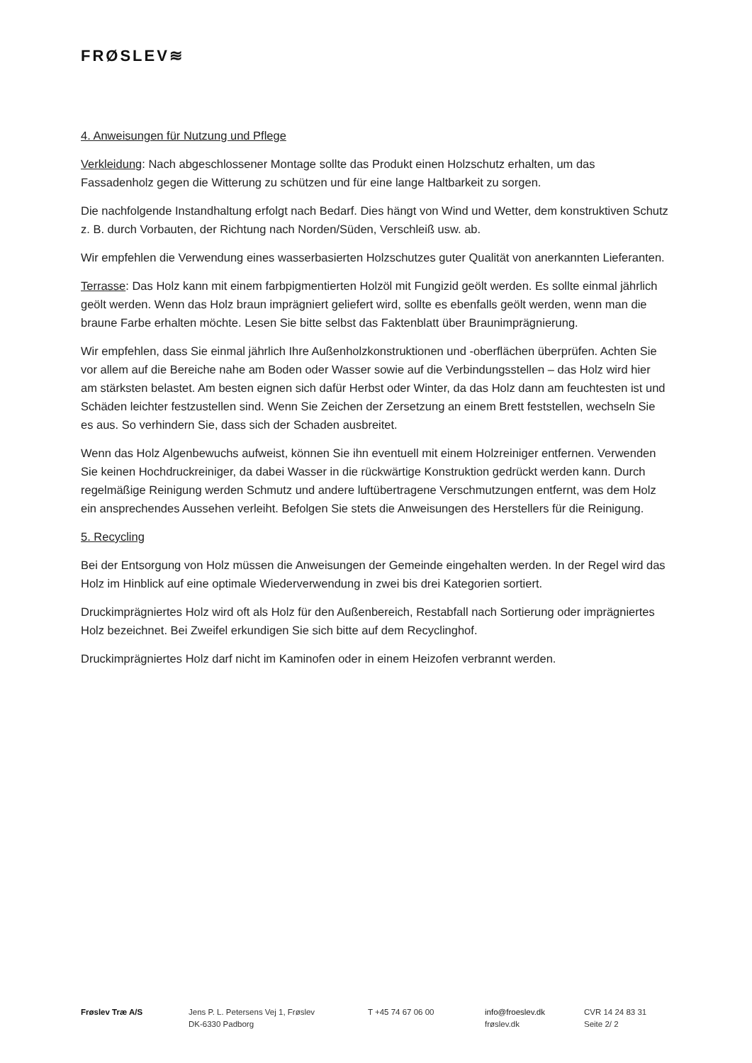FRØSLEV≋
4. Anweisungen für Nutzung und Pflege
Verkleidung: Nach abgeschlossener Montage sollte das Produkt einen Holzschutz erhalten, um das Fassadenholz gegen die Witterung zu schützen und für eine lange Haltbarkeit zu sorgen.
Die nachfolgende Instandhaltung erfolgt nach Bedarf. Dies hängt von Wind und Wetter, dem konstruktiven Schutz z. B. durch Vorbauten, der Richtung nach Norden/Süden, Verschleiß usw. ab.
Wir empfehlen die Verwendung eines wasserbasierten Holzschutzes guter Qualität von anerkannten Lieferanten.
Terrasse: Das Holz kann mit einem farbpigmentierten Holzöl mit Fungizid geölt werden. Es sollte einmal jährlich geölt werden. Wenn das Holz braun imprägniert geliefert wird, sollte es ebenfalls geölt werden, wenn man die braune Farbe erhalten möchte. Lesen Sie bitte selbst das Faktenblatt über Braunimprägnierung.
Wir empfehlen, dass Sie einmal jährlich Ihre Außenholzkonstruktionen und -oberflächen überprüfen. Achten Sie vor allem auf die Bereiche nahe am Boden oder Wasser sowie auf die Verbindungsstellen – das Holz wird hier am stärksten belastet. Am besten eignen sich dafür Herbst oder Winter, da das Holz dann am feuchtesten ist und Schäden leichter festzustellen sind. Wenn Sie Zeichen der Zersetzung an einem Brett feststellen, wechseln Sie es aus. So verhindern Sie, dass sich der Schaden ausbreitet.
Wenn das Holz Algenbewuchs aufweist, können Sie ihn eventuell mit einem Holzreiniger entfernen. Verwenden Sie keinen Hochdruckreiniger, da dabei Wasser in die rückwärtige Konstruktion gedrückt werden kann. Durch regelmäßige Reinigung werden Schmutz und andere luftübertragene Verschmutzungen entfernt, was dem Holz ein ansprechendes Aussehen verleiht. Befolgen Sie stets die Anweisungen des Herstellers für die Reinigung.
5. Recycling
Bei der Entsorgung von Holz müssen die Anweisungen der Gemeinde eingehalten werden. In der Regel wird das Holz im Hinblick auf eine optimale Wiederverwendung in zwei bis drei Kategorien sortiert.
Druckimprägniertes Holz wird oft als Holz für den Außenbereich, Restabfall nach Sortierung oder imprägniertes Holz bezeichnet. Bei Zweifel erkundigen Sie sich bitte auf dem Recyclinghof.
Druckimprägniertes Holz darf nicht im Kaminofen oder in einem Heizofen verbrannt werden.
Frøslev Træ A/S Jens P. L. Petersens Vej 1, Frøslev
DK-6330 Padborg
T +45 74 67 06 00 info@froeslev.dk
frøslev.dk
CVR 14 24 83 31
Seite 2/ 2